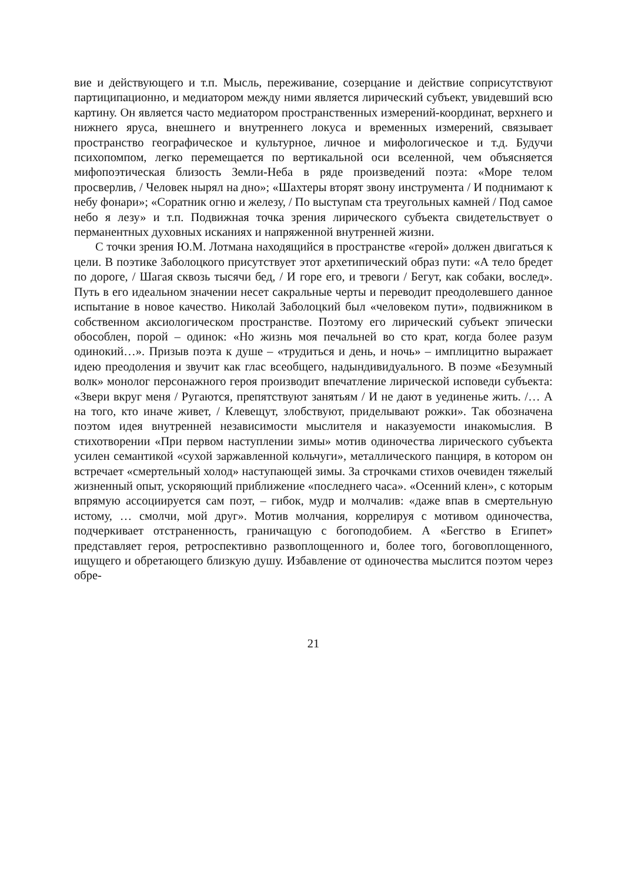вие и действующего и т.п. Мысль, переживание, созерцание и действие соприсутствуют партиципационно, и медиатором между ними является лирический субъект, увидевший всю картину. Он является часто медиатором пространственных измерений-координат, верхнего и нижнего яруса, внешнего и внутреннего локуса и временных измерений, связывает пространство географическое и культурное, личное и мифологическое и т.д. Будучи психопомпом, легко перемещается по вертикальной оси вселенной, чем объясняется мифопоэтическая близость Земли-Неба в ряде произведений поэта: «Море телом просверлив, / Человек нырял на дно»; «Шахтеры вторят звону инструмента / И поднимают к небу фонари»; «Соратник огню и железу, / По выступам ста треугольных камней / Под самое небо я лезу» и т.п. Подвижная точка зрения лирического субъекта свидетельствует о перманентных духовных исканиях и напряженной внутренней жизни.
С точки зрения Ю.М. Лотмана находящийся в пространстве «герой» должен двигаться к цели. В поэтике Заболоцкого присутствует этот архетипический образ пути: «А тело бредет по дороге, / Шагая сквозь тысячи бед, / И горе его, и тревоги / Бегут, как собаки, вослед». Путь в его идеальном значении несет сакральные черты и переводит преодолевшего данное испытание в новое качество. Николай Заболоцкий был «человеком пути», подвижником в собственном аксиологическом пространстве. Поэтому его лирический субъект эпически обособлен, порой – одинок: «Но жизнь моя печальней во сто крат, когда более разум одинокий…». Призыв поэта к душе – «трудиться и день, и ночь» – имплицитно выражает идею преодоления и звучит как глас всеобщего, надындивидуального. В поэме «Безумный волк» монолог персонажного героя производит впечатление лирической исповеди субъекта: «Звери вкруг меня / Ругаются, препятствуют занятьям / И не дают в уединенье жить. /… А на того, кто иначе живет, / Клевещут, злобствуют, приделывают рожки». Так обозначена поэтом идея внутренней независимости мыслителя и наказуемости инакомыслия. В стихотворении «При первом наступлении зимы» мотив одиночества лирического субъекта усилен семантикой «сухой заржавленной кольчуги», металлического панциря, в котором он встречает «смертельный холод» наступающей зимы. За строчками стихов очевиден тяжелый жизненный опыт, ускоряющий приближение «последнего часа». «Осенний клен», с которым впрямую ассоциируется сам поэт, – гибок, мудр и молчалив: «даже впав в смертельную истому, … смолчи, мой друг». Мотив молчания, коррелируя с мотивом одиночества, подчеркивает отстраненность, граничащую с богоподобием. А «Бегство в Египет» представляет героя, ретроспективно развоплощенного и, более того, боговоплощенного, ищущего и обретающего близкую душу. Избавление от одиночества мыслится поэтом через обре-
21